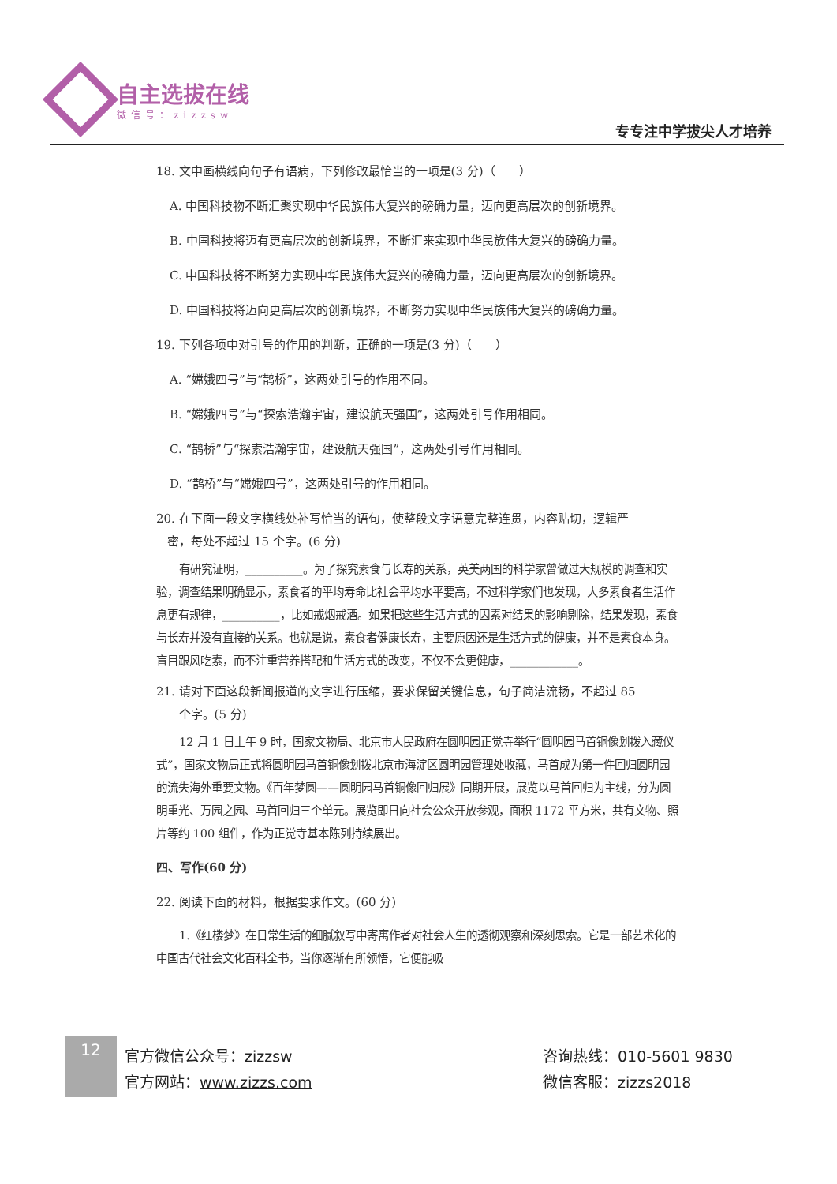自主选拔在线
微信号：zizzsw
专专注中学拔尖人才培养
18. 文中画横线向句子有语病，下列修改最恰当的一项是(3 分)（　　）
A. 中国科技物不断汇聚实现中华民族伟大复兴的磅确力量，迈向更高层次的创新境界。
B. 中国科技将迈有更高层次的创新境界，不断汇来实现中华民族伟大复兴的磅确力量。
C. 中国科技将不断努力实现中华民族伟大复兴的磅确力量，迈向更高层次的创新境界。
D. 中国科技将迈向更高层次的创新境界，不断努力实现中华民族伟大复兴的磅确力量。
19. 下列各项中对引号的作用的判断，正确的一项是(3 分)（　　）
A. “嫦娥四号”与“鹊桥”，这两处引号的作用不同。
B. “嫦娥四号”与“探索浩瀚宇宙，建设航天强国”，这两处引号作用相同。
C. “鹊桥”与“探索浩瀚宇宙，建设航天强国”，这两处引号作用相同。
D. “鹊桥”与“嫦娥四号”，这两处引号的作用相同。
20. 在下面一段文字横线处补写恰当的语句，使整段文字语意完整连贯，内容贴切，逻辑严
密，每处不超过 15 个字。(6 分)
有研究证明，__________。为了探究素食与长寿的关系，英美两国的科学家曾做过大规模的调查和实验，调查结果明确显示，素食者的平均寿命比社会平均水平要高，不过科学家们也发现，大多素食者生活作息更有规律，__________，比如戒烟戒酒。如果把这些生活方式的因素对结果的影响剔除，结果发现，素食与长寿并没有直接的关系。也就是说，素食者健康长寿，主要原因还是生活方式的健康，并不是素食本身。盲目跟风吃素，而不注重营养搭配和生活方式的改变，不仅不会更健康，____________。
21. 请对下面这段新闻报道的文字进行压缩，要求保留关键信息，句子简洁流畅，不超过 85
个字。(5 分)
12 月 1 日上午 9 时，国家文物局、北京市人民政府在圆明园正觉寺举行“圆明园马首铜像划拨入藏仪式”，国家文物局正式将圆明园马首铜像划拨北京市海淀区圆明园管理处收藏，马首成为第一件回归圆明园的流失海外重要文物。《百年梦圆——圆明园马首铜像回归展》同期开展，展览以马首回归为主线，分为圆明重光、万园之园、马首回归三个单元。展览即日向社会公众开放参观，面积 1172 平方米，共有文物、照片等约 100 组件，作为正觉寺基本陈列持续展出。
四、写作(60 分)
22. 阅读下面的材料，根据要求作文。(60 分)
1.《红楼梦》在日常生活的细腻叙写中寄寓作者对社会人生的透彻观察和深刻思索。它是一部艺术化的中国古代社会文化百科全书，当你逐渐有所领悟，它便能吸
12
官方微信公众号：zizzsw
官方网站：www.zizzs.com
咨询热线：010-5601 9830
微信客服：zizzs2018